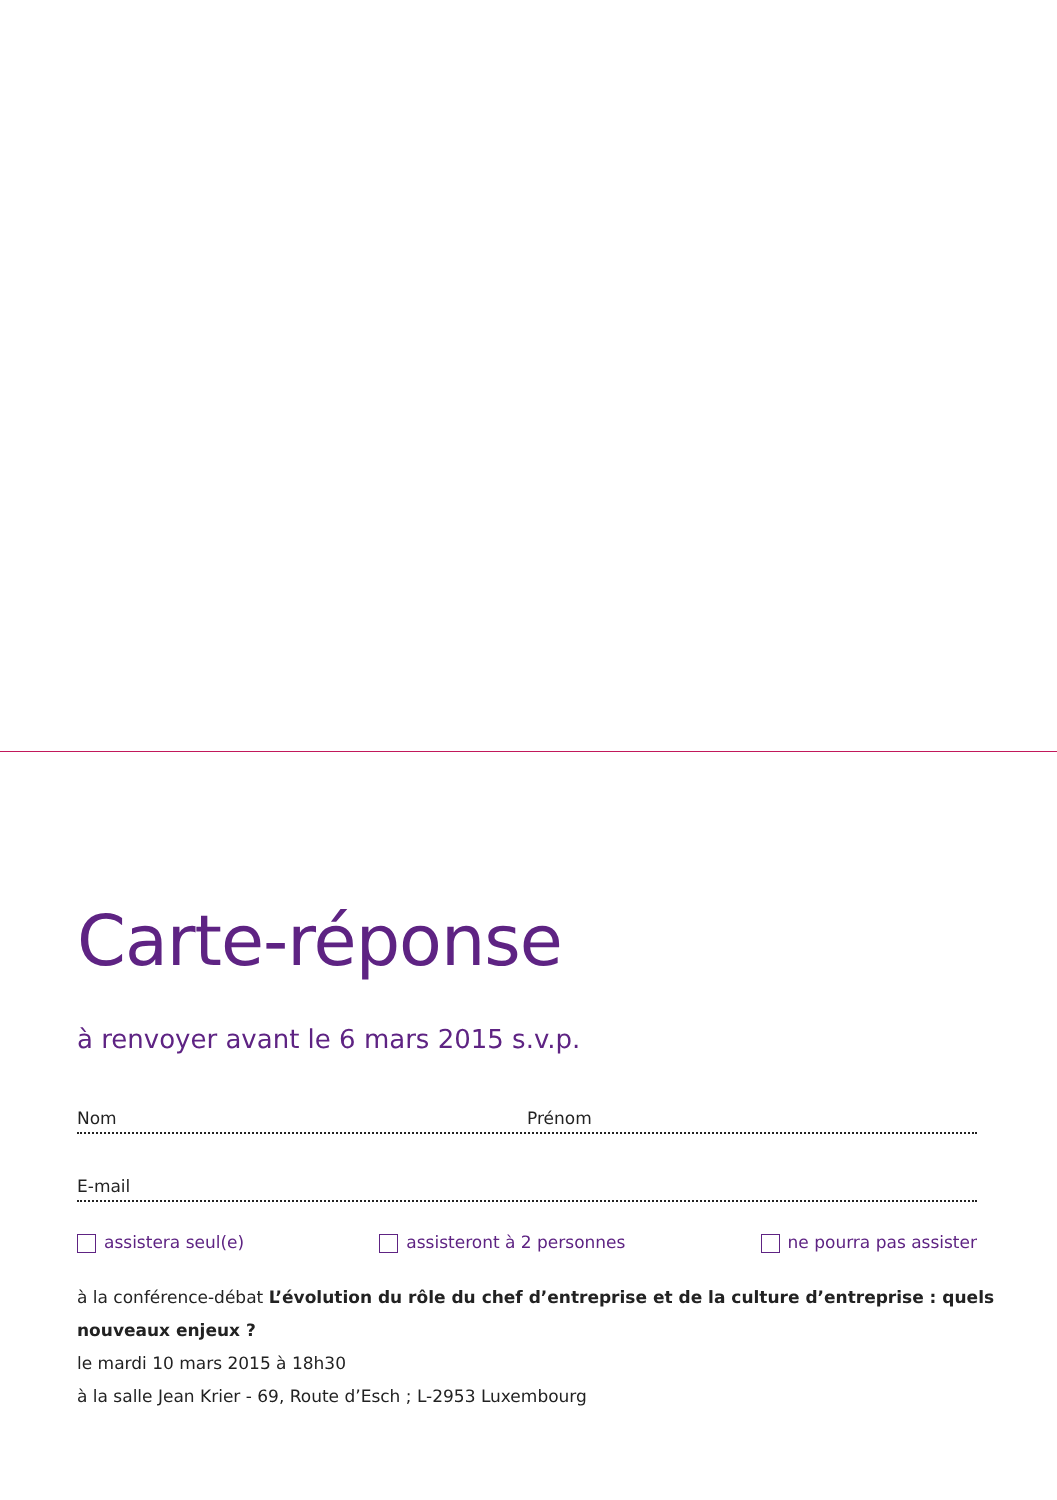Carte-réponse
à renvoyer avant le 6 mars 2015 s.v.p.
Nom Prénom
E-mail
assistera seul(e) assisteront à 2 personnes ne pourra pas assister
à la conférence-débat L’évolution du rôle du chef d’entreprise et de la culture d’entreprise : quels nouveaux enjeux ?
le mardi 10 mars 2015 à 18h30
à la salle Jean Krier - 69, Route d’Esch ; L-2953 Luxembourg